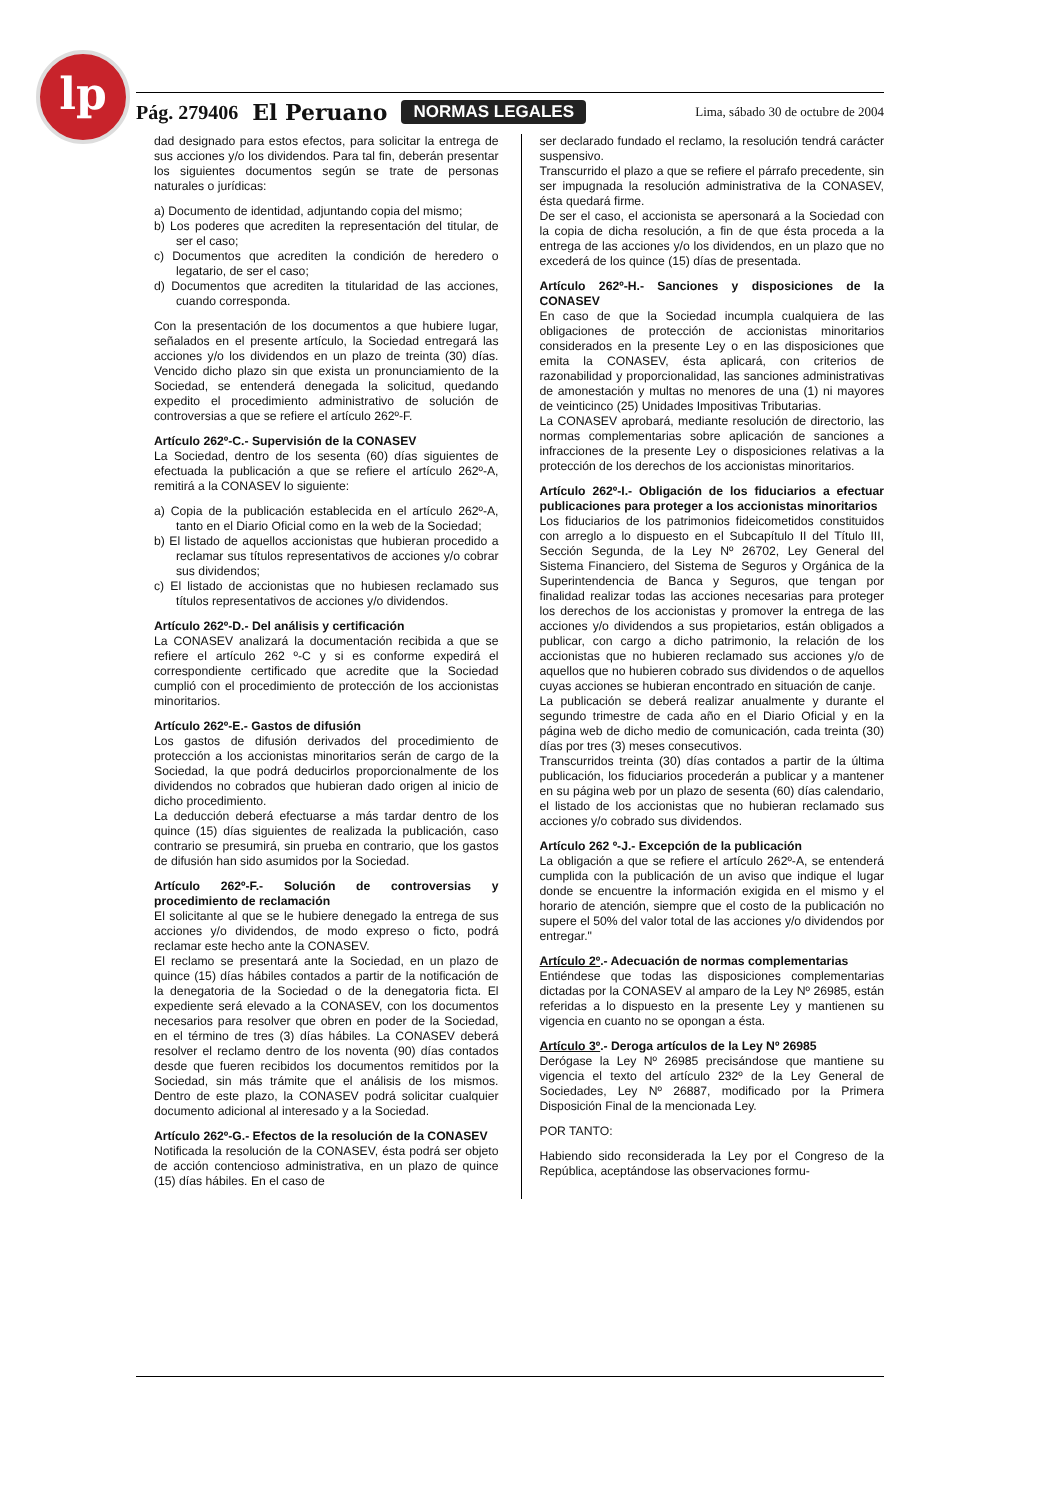lp Pág. 279406 El Peruano NORMAS LEGALES Lima, sábado 30 de octubre de 2004
dad designado para estos efectos, para solicitar la entrega de sus acciones y/o los dividendos. Para tal fin, deberán presentar los siguientes documentos según se trate de personas naturales o jurídicas:
a) Documento de identidad, adjuntando copia del mismo;
b) Los poderes que acrediten la representación del titular, de ser el caso;
c) Documentos que acrediten la condición de heredero o legatario, de ser el caso;
d) Documentos que acrediten la titularidad de las acciones, cuando corresponda.
Con la presentación de los documentos a que hubiere lugar, señalados en el presente artículo, la Sociedad entregará las acciones y/o los dividendos en un plazo de treinta (30) días. Vencido dicho plazo sin que exista un pronunciamiento de la Sociedad, se entenderá denegada la solicitud, quedando expedito el procedimiento administrativo de solución de controversias a que se refiere el artículo 262º-F.
Artículo 262º-C.- Supervisión de la CONASEV
La Sociedad, dentro de los sesenta (60) días siguientes de efectuada la publicación a que se refiere el artículo 262º-A, remitirá a la CONASEV lo siguiente:
a) Copia de la publicación establecida en el artículo 262º-A, tanto en el Diario Oficial como en la web de la Sociedad;
b) El listado de aquellos accionistas que hubieran procedido a reclamar sus títulos representativos de acciones y/o cobrar sus dividendos;
c) El listado de accionistas que no hubiesen reclamado sus títulos representativos de acciones y/o dividendos.
Artículo 262º-D.- Del análisis y certificación
La CONASEV analizará la documentación recibida a que se refiere el artículo 262 º-C y si es conforme expedirá el correspondiente certificado que acredite que la Sociedad cumplió con el procedimiento de protección de los accionistas minoritarios.
Artículo 262º-E.- Gastos de difusión
Los gastos de difusión derivados del procedimiento de protección a los accionistas minoritarios serán de cargo de la Sociedad, la que podrá deducirlos proporcionalmente de los dividendos no cobrados que hubieran dado origen al inicio de dicho procedimiento.
La deducción deberá efectuarse a más tardar dentro de los quince (15) días siguientes de realizada la publicación, caso contrario se presumirá, sin prueba en contrario, que los gastos de difusión han sido asumidos por la Sociedad.
Artículo 262º-F.- Solución de controversias y procedimiento de reclamación
El solicitante al que se le hubiere denegado la entrega de sus acciones y/o dividendos, de modo expreso o ficto, podrá reclamar este hecho ante la CONASEV.
El reclamo se presentará ante la Sociedad, en un plazo de quince (15) días hábiles contados a partir de la notificación de la denegatoria de la Sociedad o de la denegatoria ficta. El expediente será elevado a la CONASEV, con los documentos necesarios para resolver que obren en poder de la Sociedad, en el término de tres (3) días hábiles. La CONASEV deberá resolver el reclamo dentro de los noventa (90) días contados desde que fueren recibidos los documentos remitidos por la Sociedad, sin más trámite que el análisis de los mismos. Dentro de este plazo, la CONASEV podrá solicitar cualquier documento adicional al interesado y a la Sociedad.
Artículo 262º-G.- Efectos de la resolución de la CONASEV
Notificada la resolución de la CONASEV, ésta podrá ser objeto de acción contencioso administrativa, en un plazo de quince (15) días hábiles. En el caso de
ser declarado fundado el reclamo, la resolución tendrá carácter suspensivo.
Transcurrido el plazo a que se refiere el párrafo precedente, sin ser impugnada la resolución administrativa de la CONASEV, ésta quedará firme.
De ser el caso, el accionista se apersonará a la Sociedad con la copia de dicha resolución, a fin de que ésta proceda a la entrega de las acciones y/o los dividendos, en un plazo que no excederá de los quince (15) días de presentada.
Artículo 262º-H.- Sanciones y disposiciones de la CONASEV
En caso de que la Sociedad incumpla cualquiera de las obligaciones de protección de accionistas minoritarios considerados en la presente Ley o en las disposiciones que emita la CONASEV, ésta aplicará, con criterios de razonabilidad y proporcionalidad, las sanciones administrativas de amonestación y multas no menores de una (1) ni mayores de veinticinco (25) Unidades Impositivas Tributarias.
La CONASEV aprobará, mediante resolución de directorio, las normas complementarias sobre aplicación de sanciones a infracciones de la presente Ley o disposiciones relativas a la protección de los derechos de los accionistas minoritarios.
Artículo 262º-I.- Obligación de los fiduciarios a efectuar publicaciones para proteger a los accionistas minoritarios
Los fiduciarios de los patrimonios fideicometidos constituidos con arreglo a lo dispuesto en el Subcapítulo II del Título III, Sección Segunda, de la Ley Nº 26702, Ley General del Sistema Financiero, del Sistema de Seguros y Orgánica de la Superintendencia de Banca y Seguros, que tengan por finalidad realizar todas las acciones necesarias para proteger los derechos de los accionistas y promover la entrega de las acciones y/o dividendos a sus propietarios, están obligados a publicar, con cargo a dicho patrimonio, la relación de los accionistas que no hubieren reclamado sus acciones y/o de aquellos que no hubieren cobrado sus dividendos o de aquellos cuyas acciones se hubieran encontrado en situación de canje.
La publicación se deberá realizar anualmente y durante el segundo trimestre de cada año en el Diario Oficial y en la página web de dicho medio de comunicación, cada treinta (30) días por tres (3) meses consecutivos.
Transcurridos treinta (30) días contados a partir de la última publicación, los fiduciarios procederán a publicar y a mantener en su página web por un plazo de sesenta (60) días calendario, el listado de los accionistas que no hubieran reclamado sus acciones y/o cobrado sus dividendos.
Artículo 262 º-J.- Excepción de la publicación
La obligación a que se refiere el artículo 262º-A, se entenderá cumplida con la publicación de un aviso que indique el lugar donde se encuentre la información exigida en el mismo y el horario de atención, siempre que el costo de la publicación no supere el 50% del valor total de las acciones y/o dividendos por entregar."
Artículo 2º.- Adecuación de normas complementarias
Entiéndese que todas las disposiciones complementarias dictadas por la CONASEV al amparo de la Ley Nº 26985, están referidas a lo dispuesto en la presente Ley y mantienen su vigencia en cuanto no se opongan a ésta.
Artículo 3º.- Deroga artículos de la Ley Nº 26985
Derógase la Ley Nº 26985 precisándose que mantiene su vigencia el texto del artículo 232º de la Ley General de Sociedades, Ley Nº 26887, modificado por la Primera Disposición Final de la mencionada Ley.
POR TANTO:
Habiendo sido reconsiderada la Ley por el Congreso de la República, aceptándose las observaciones formu-